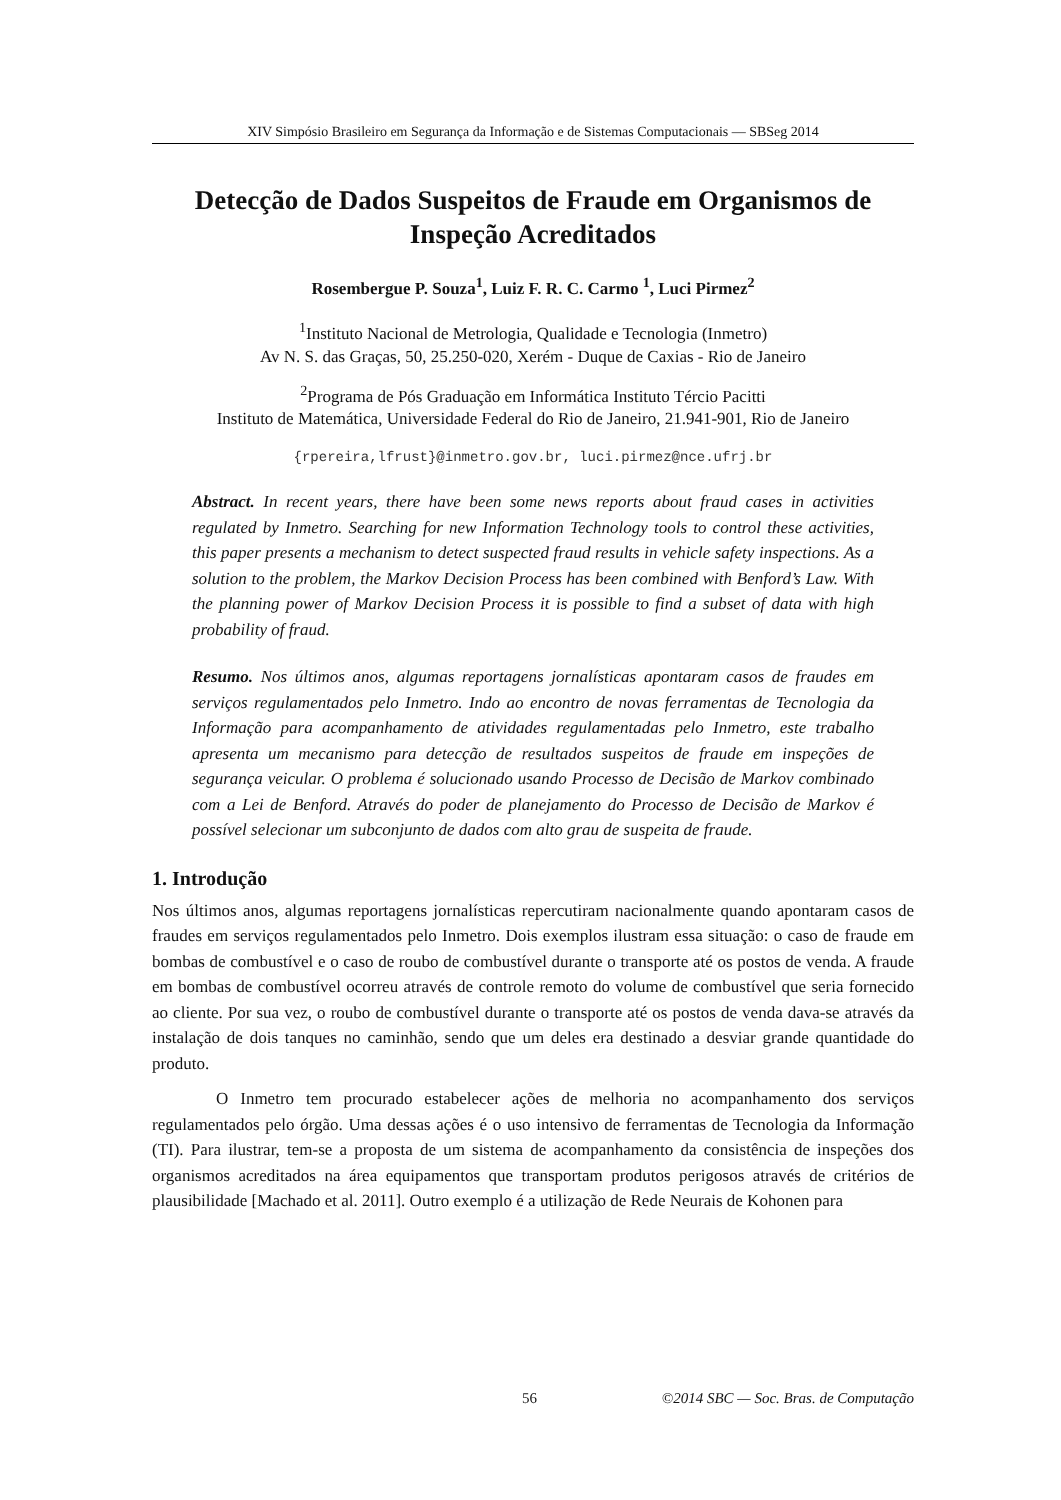XIV Simpósio Brasileiro em Segurança da Informação e de Sistemas Computacionais — SBSeg 2014
Detecção de Dados Suspeitos de Fraude em Organismos de Inspeção Acreditados
Rosembergue P. Souza<sup>1</sup>, Luiz F. R. C. Carmo <sup>1</sup>, Luci Pirmez<sup>2</sup>
<sup>1</sup> Instituto Nacional de Metrologia, Qualidade e Tecnologia (Inmetro)
Av N. S. das Graças, 50, 25.250-020, Xerém - Duque de Caxias - Rio de Janeiro
<sup>2</sup> Programa de Pós Graduação em Informática Instituto Tércio Pacitti
Instituto de Matemática, Universidade Federal do Rio de Janeiro, 21.941-901, Rio de Janeiro
{rpereira,lfrust}@inmetro.gov.br, luci.pirmez@nce.ufrj.br
Abstract. In recent years, there have been some news reports about fraud cases in activities regulated by Inmetro. Searching for new Information Technology tools to control these activities, this paper presents a mechanism to detect suspected fraud results in vehicle safety inspections. As a solution to the problem, the Markov Decision Process has been combined with Benford’s Law. With the planning power of Markov Decision Process it is possible to find a subset of data with high probability of fraud.
Resumo. Nos últimos anos, algumas reportagens jornalísticas apontaram casos de fraudes em serviços regulamentados pelo Inmetro. Indo ao encontro de novas ferramentas de Tecnologia da Informação para acompanhamento de atividades regulamentadas pelo Inmetro, este trabalho apresenta um mecanismo para detecção de resultados suspeitos de fraude em inspeções de segurança veicular. O problema é solucionado usando Processo de Decisão de Markov combinado com a Lei de Benford. Através do poder de planejamento do Processo de Decisão de Markov é possível selecionar um subconjunto de dados com alto grau de suspeita de fraude.
1. Introdução
Nos últimos anos, algumas reportagens jornalísticas repercutiram nacionalmente quando apontaram casos de fraudes em serviços regulamentados pelo Inmetro. Dois exemplos ilustram essa situação: o caso de fraude em bombas de combustível e o caso de roubo de combustível durante o transporte até os postos de venda. A fraude em bombas de combustível ocorreu através de controle remoto do volume de combustível que seria fornecido ao cliente. Por sua vez, o roubo de combustível durante o transporte até os postos de venda dava-se através da instalação de dois tanques no caminhão, sendo que um deles era destinado a desviar grande quantidade do produto.
O Inmetro tem procurado estabelecer ações de melhoria no acompanhamento dos serviços regulamentados pelo órgão. Uma dessas ações é o uso intensivo de ferramentas de Tecnologia da Informação (TI). Para ilustrar, tem-se a proposta de um sistema de acompanhamento da consistência de inspeções dos organismos acreditados na área equipamentos que transportam produtos perigosos através de critérios de plausibilidade [Machado et al. 2011]. Outro exemplo é a utilização de Rede Neurais de Kohonen para
56 ©2014 SBC — Soc. Bras. de Computação